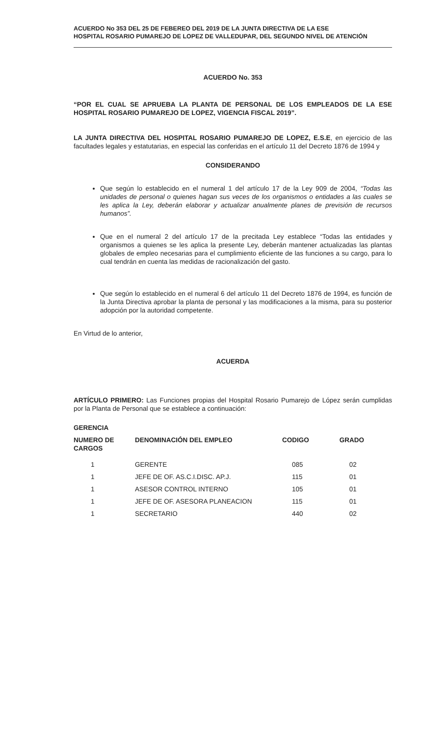ACUERDO No 353 DEL 25 DE FEBEREO DEL 2019 DE LA JUNTA DIRECTIVA DE LA ESE
HOSPITAL ROSARIO PUMAREJO DE LOPEZ DE VALLEDUPAR, DEL SEGUNDO NIVEL DE ATENCIÓN
ACUERDO No. 353
“POR EL CUAL SE APRUEBA LA PLANTA DE PERSONAL DE LOS EMPLEADOS DE LA ESE HOSPITAL ROSARIO PUMAREJO DE LOPEZ, VIGENCIA FISCAL 2019”.
LA JUNTA DIRECTIVA DEL HOSPITAL ROSARIO PUMAREJO DE LOPEZ, E.S.E, en ejercicio de las facultades legales y estatutarias, en especial las conferidas en el artículo 11 del Decreto 1876 de 1994 y
CONSIDERANDO
Que según lo establecido en el numeral 1 del artículo 17 de la Ley 909 de 2004, “Todas las unidades de personal o quienes hagan sus veces de los organismos o entidades a las cuales se les aplica la Ley, deberán elaborar y actualizar anualmente planes de previsión de recursos humanos”.
Que en el numeral 2 del artículo 17 de la precitada Ley establece “Todas las entidades y organismos a quienes se les aplica la presente Ley, deberán mantener actualizadas las plantas globales de empleo necesarias para el cumplimiento eficiente de las funciones a su cargo, para lo cual tendrán en cuenta las medidas de racionalización del gasto.
Que según lo establecido en el numeral 6 del artículo 11 del Decreto 1876 de 1994, es función de la Junta Directiva aprobar la planta de personal y las modificaciones a la misma, para su posterior adopción por la autoridad competente.
En Virtud de lo anterior,
ACUERDA
ARTÍCULO PRIMERO: Las Funciones propias del Hospital Rosario Pumarejo de López serán cumplidas por la Planta de Personal que se establece a continuación:
GERENCIA
| NUMERO DE CARGOS | DENOMINACIÓN DEL EMPLEO | CODIGO | GRADO |
| --- | --- | --- | --- |
| 1 | GERENTE | 085 | 02 |
| 1 | JEFE DE OF. AS.C.I.DISC. AP.J. | 115 | 01 |
| 1 | ASESOR CONTROL INTERNO | 105 | 01 |
| 1 | JEFE DE OF. ASESORA PLANEACION | 115 | 01 |
| 1 | SECRETARIO | 440 | 02 |